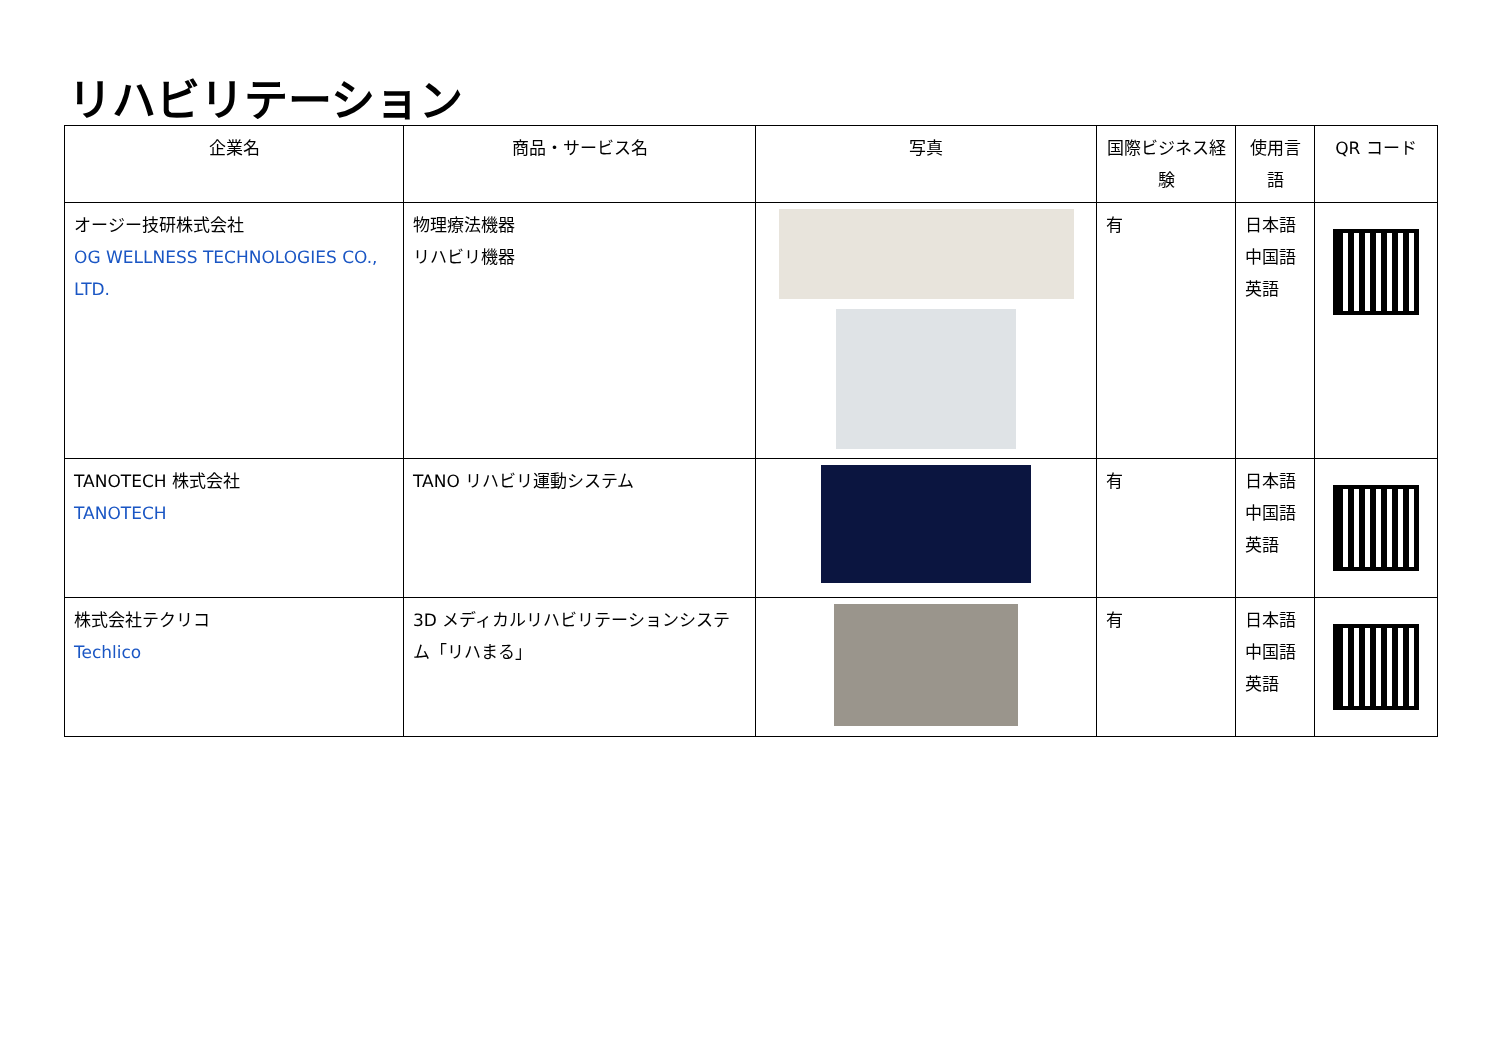リハビリテーション
| 企業名 | 商品・サービス名 | 写真 | 国際ビジネス経験 | 使用言語 | QR コード |
| --- | --- | --- | --- | --- | --- |
| オージー技研株式会社 OG WELLNESS TECHNOLOGIES CO., LTD. | 物理療法機器 リハビリ機器 | | 有 | 日本語 中国語 英語 | |
| TANOTECH 株式会社 TANOTECH | TANO リハビリ運動システム | | 有 | 日本語 中国語 英語 | |
| 株式会社テクリコ Techlico | 3D メディカルリハビリテーションシステム「リハまる」 | | 有 | 日本語 中国語 英語 | |